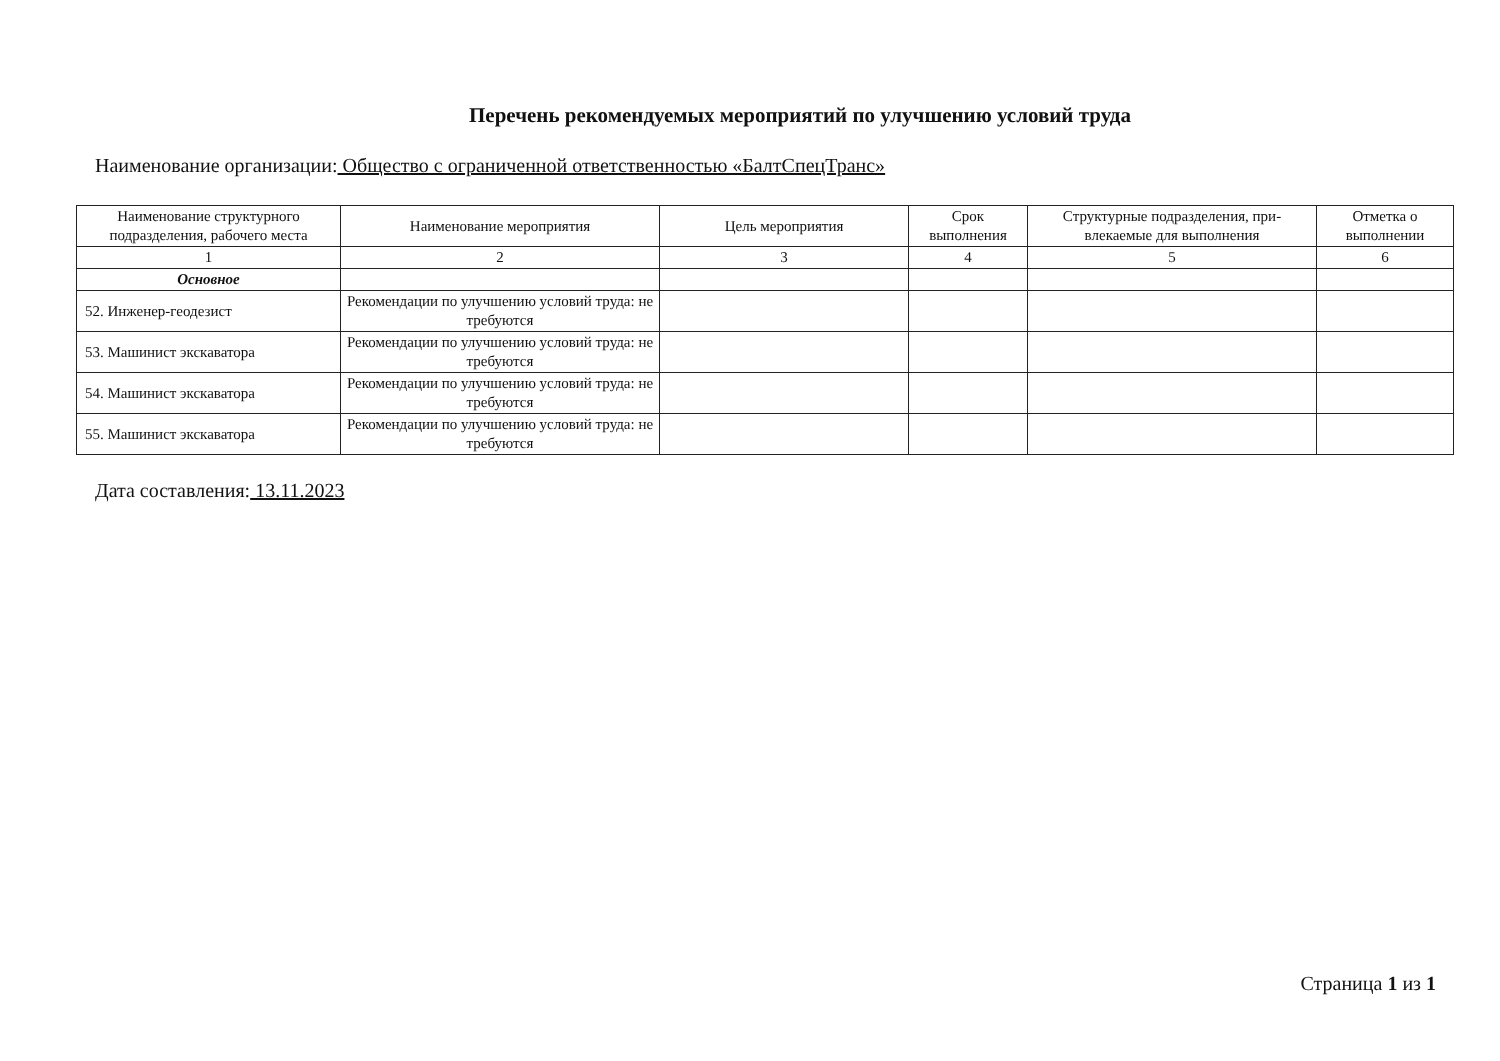Перечень рекомендуемых мероприятий по улучшению условий труда
Наименование организации: Общество с ограниченной ответственностью «БалтСпецТранс»
| Наименование структурного подразделения, рабочего места | Наименование мероприятия | Цель мероприятия | Срок выполнения | Структурные подразделения, при-влекаемые для выполнения | Отметка о выполнении |
| --- | --- | --- | --- | --- | --- |
| 1 | 2 | 3 | 4 | 5 | 6 |
| Основное | | | | | |
| 52. Инженер-геодезист | Рекомендации по улучшению условий труда: не требуются | | | | |
| 53. Машинист экскаватора | Рекомендации по улучшению условий труда: не требуются | | | | |
| 54. Машинист экскаватора | Рекомендации по улучшению условий труда: не требуются | | | | |
| 55. Машинист экскаватора | Рекомендации по улучшению условий труда: не требуются | | | | |
Дата составления: 13.11.2023
Страница 1 из 1